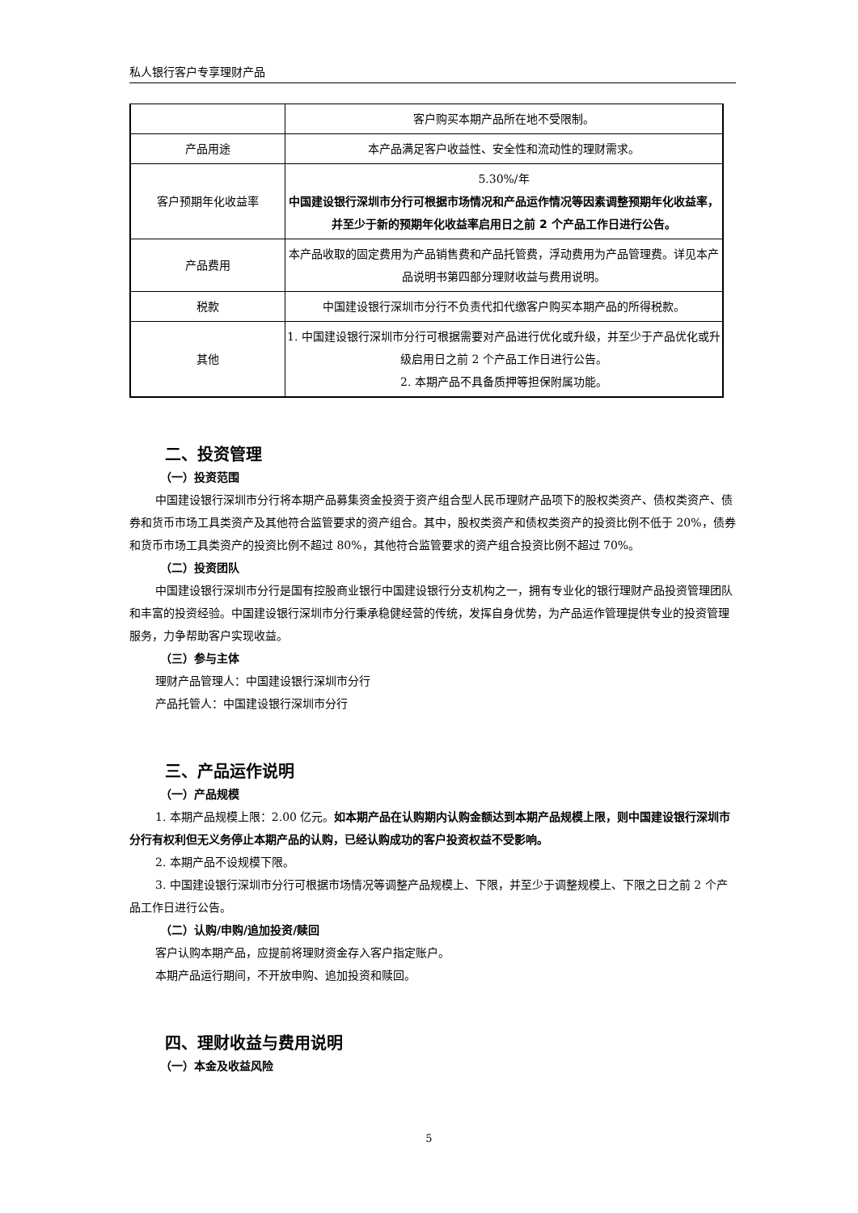私人银行客户专享理财产品
| | 客户购买本期产品所在地不受限制。 |
| 产品用途 | 本产品满足客户收益性、安全性和流动性的理财需求。 |
| 客户预期年化收益率 | 5.30%/年 中国建设银行深圳市分行可根据市场情况和产品运作情况等因素调整预期年化收益率，并至少于新的预期年化收益率启用日之前 2 个产品工作日进行公告。 |
| 产品费用 | 本产品收取的固定费用为产品销售费和产品托管费，浮动费用为产品管理费。详见本产品说明书第四部分理财收益与费用说明。 |
| 税款 | 中国建设银行深圳市分行不负责代扣代缴客户购买本期产品的所得税款。 |
| 其他 | 1. 中国建设银行深圳市分行可根据需要对产品进行优化或升级，并至少于产品优化或升级启用日之前 2 个产品工作日进行公告。 2. 本期产品不具备质押等担保附属功能。 |
二、投资管理
（一）投资范围
中国建设银行深圳市分行将本期产品募集资金投资于资产组合型人民币理财产品项下的股权类资产、债权类资产、债券和货币市场工具类资产及其他符合监管要求的资产组合。其中，股权类资产和债权类资产的投资比例不低于 20%，债券和货币市场工具类资产的投资比例不超过 80%，其他符合监管要求的资产组合投资比例不超过 70%。
（二）投资团队
中国建设银行深圳市分行是国有控股商业银行中国建设银行分支机构之一，拥有专业化的银行理财产品投资管理团队和丰富的投资经验。中国建设银行深圳市分行秉承稳健经营的传统，发挥自身优势，为产品运作管理提供专业的投资管理服务，力争帮助客户实现收益。
（三）参与主体
理财产品管理人：中国建设银行深圳市分行
产品托管人：中国建设银行深圳市分行
三、产品运作说明
（一）产品规模
1. 本期产品规模上限：2.00 亿元。如本期产品在认购期内认购金额达到本期产品规模上限，则中国建设银行深圳市分行有权利但无义务停止本期产品的认购，已经认购成功的客户投资权益不受影响。
2. 本期产品不设规模下限。
3. 中国建设银行深圳市分行可根据市场情况等调整产品规模上、下限，并至少于调整规模上、下限之日之前 2 个产品工作日进行公告。
（二）认购/申购/追加投资/赎回
客户认购本期产品，应提前将理财资金存入客户指定账户。
本期产品运行期间，不开放申购、追加投资和赎回。
四、理财收益与费用说明
（一）本金及收益风险
5